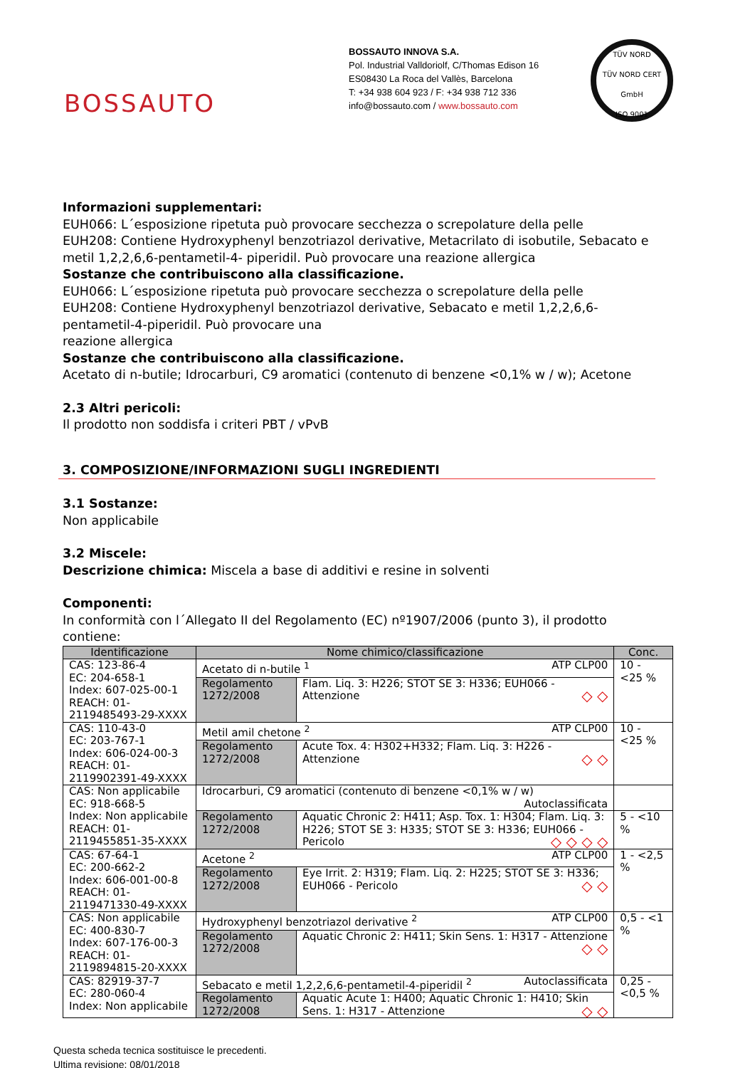BOSSAUTO
BOSSAUTO INNOVA S.A.
Pol. Industrial Valldoriolf, C/Thomas Edison 16
ES08430 La Roca del Vallès, Barcelona
T: +34 938 604 923 / F: +34 938 712 336
info@bossauto.com / www.bossauto.com
TÜV NORD
TÜV NORD CERT GmbH
ISO 9001
Informazioni supplementari:
EUH066: L´esposizione ripetuta può provocare secchezza o screpolature della pelle
EUH208: Contiene Hydroxyphenyl benzotriazol derivative, Metacrilato di isobutile, Sebacato e metil 1,2,2,6,6-pentametil-4- piperidil. Può provocare una reazione allergica
Sostanze che contribuiscono alla classificazione.
EUH066: L´esposizione ripetuta può provocare secchezza o screpolature della pelle
EUH208: Contiene Hydroxyphenyl benzotriazol derivative, Sebacato e metil 1,2,2,6,6-pentametil-4-piperidil. Può provocare una
reazione allergica
Sostanze che contribuiscono alla classificazione.
Acetato di n-butile; Idrocarburi, C9 aromatici (contenuto di benzene <0,1% w / w); Acetone
2.3 Altri pericoli:
Il prodotto non soddisfa i criteri PBT / vPvB
3. COMPOSIZIONE/INFORMAZIONI SUGLI INGREDIENTI
3.1 Sostanze:
Non applicabile
3.2 Miscele:
Descrizione chimica: Miscela a base di additivi e resine in solventi
Componenti:
In conformità con l´Allegato II del Regolamento (EC) nº1907/2006 (punto 3), il prodotto contiene:
| Identificazione | Nome chimico/classificazione | | Conc. |
| --- | --- | --- | --- |
| CAS: 123-86-4 EC: 204-658-1 Index: 607-025-00-1 REACH: 01-2119485493-29-XXXX | Acetato di n-butile <sup>1</sup> ATP CLP00 | | 10 - <25 % |
| | Regolamento 1272/2008 | Flam. Liq. 3: H226; STOT SE 3: H336; EUH066 - Attenzione ◇ ◇ | |
| CAS: 110-43-0 EC: 203-767-1 Index: 606-024-00-3 REACH: 01-2119902391-49-XXXX | Metil amil chetone <sup>2</sup> ATP CLP00 | | 10 - <25 % |
| | Regolamento 1272/2008 | Acute Tox. 4: H302+H332; Flam. Liq. 3: H226 - Attenzione ◇ ◇ | |
| CAS: Non applicabile EC: 918-668-5 Index: Non applicabile REACH: 01-2119455851-35-XXXX | Idrocarburi, C9 aromatici (contenuto di benzene <0,1% w / w) Autoclassificata | | |
| | Regolamento 1272/2008 | Aquatic Chronic 2: H411; Asp. Tox. 1: H304; Flam. Liq. 3: H226; STOT SE 3: H335; STOT SE 3: H336; EUH066 - Pericolo ◇ ◇ ◇ ◇ | 5 - <10 % |
| CAS: 67-64-1 EC: 200-662-2 Index: 606-001-00-8 REACH: 01-2119471330-49-XXXX | Acetone <sup>2</sup> ATP CLP00 | | 1 - <2,5 % |
| | Regolamento 1272/2008 | Eye Irrit. 2: H319; Flam. Liq. 2: H225; STOT SE 3: H336; EUH066 - Pericolo ◇ ◇ | |
| CAS: Non applicabile EC: 400-830-7 Index: 607-176-00-3 REACH: 01-2119894815-20-XXXX | Hydroxyphenyl benzotriazol derivative <sup>2</sup> ATP CLP00 | | 0,5 - <1 % |
| | Regolamento 1272/2008 | Aquatic Chronic 2: H411; Skin Sens. 1: H317 - Attenzione ◇ ◇ | |
| CAS: 82919-37-7 EC: 280-060-4 Index: Non applicabile | Sebacato e metil 1,2,2,6,6-pentametil-4-piperidil <sup>2</sup> Autoclassificata | | 0,25 - <0,5 % |
| | Regolamento 1272/2008 | Aquatic Acute 1: H400; Aquatic Chronic 1: H410; Skin Sens. 1: H317 - Attenzione ◇ ◇ | |
Questa scheda tecnica sostituisce le precedenti.
Ultima revisione: 08/01/2018